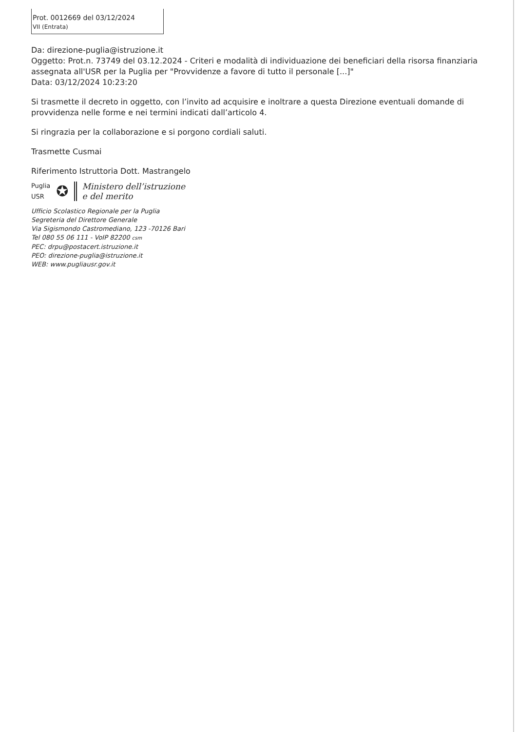Prot. 0012669 del 03/12/2024
VII (Entrata)
Da: direzione-puglia@istruzione.it
Oggetto: Prot.n. 73749 del 03.12.2024 - Criteri e modalità di individuazione dei beneficiari della risorsa finanziaria assegnata all'USR per la Puglia per "Provvidenze a favore di tutto il personale [...]"
Data: 03/12/2024 10:23:20
Si trasmette il decreto in oggetto, con l’invito ad acquisire e inoltrare a questa Direzione eventuali domande di provvidenza nelle forme e nei termini indicati dall’articolo 4.
Si ringrazia per la collaborazione e si porgono cordiali saluti.
Trasmette Cusmai
Riferimento Istruttoria Dott. Mastrangelo
Puglia
USR
✪
Ministero dell’istruzione
e del merito
Ufficio Scolastico Regionale per la Puglia
Segreteria del Direttore Generale
Via Sigismondo Castromediano, 123 -70126 Bari
Tel 080 55 06 111 - VoIP 82200 csm
PEC: drpu@postacert.istruzione.it
PEO: direzione-puglia@istruzione.it
WEB: www.pugliausr.gov.it